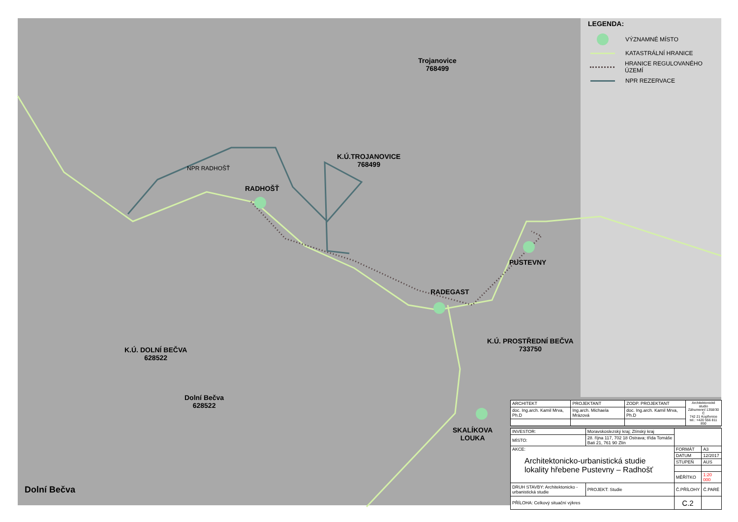NPR RADHOŠŤ
RADHOŠŤ
K.Ú.TROJANOVICE
768499
PUSTEVNY
RADEGAST
K.Ú. PROSTŘEDNÍ BEČVA
733750
K.Ú. DOLNÍ BEČVA
628522
SKALÍKOVA
LOUKA
Trojanovice
768499
Dolní Bečva
628522
Dolní Bečva
LEGENDA:
VÝZNAMNÉ MÍSTO
KATASTRÁLNÍ HRANICE
HRANICE REGULOVANÉHO ÚZEMÍ
NPR REZERVACE
| ARCHITEKT | PROJEKTANT | ZODP. PROJEKTANT | Architektonické studio Záhumenní 1358/30 C 742 21 Kopřivnice tel.: +420 556 811 850 |
| doc. Ing.arch. Kamil Mrva, Ph.D | Ing.arch. Michaela Mrázová | doc. Ing.arch. Kamil Mrva, Ph.D | |
| INVESTOR: | Moravskoslezský kraj; Zlínský kraj | | | |
| MÍSTO: | 28. října 117, 702 18 Ostrava; třída Tomáše Bati 21, 761 90 Zlín | | | |
| AKCE: Architektonicko-urbanistická studie lokality hřebene Pustevny – Radhošť | | | FORMÁT | A3 |
| | | | DATUM | 12/2017 |
| | | | STUPEŇ | AUS |
| | | | MĚŘÍTKO | 1:20 000 |
| DRUH STAVBY: Architektonicko - urbanistická studie | | PROJEKT: Studie | Č.PŘÍLOHY | Č.PARÉ |
| PŘÍLOHA: Celkový situační výkres | | | C.2 | |